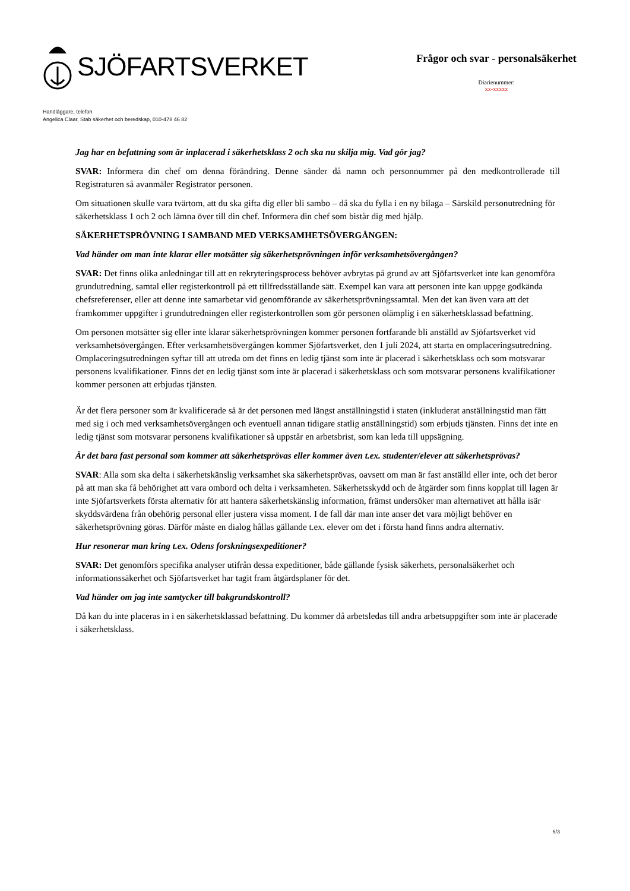SJÖFARTSVERKET
Frågor och svar - personalsäkerhet
Diarienummer:
xx-xxxxx
Handläggare, telefon
Angelica Claar, Stab säkerhet och beredskap, 010-478 46 82
Jag har en befattning som är inplacerad i säkerhetsklass 2 och ska nu skilja mig. Vad gör jag?
SVAR: Informera din chef om denna förändring. Denne sänder då namn och personnummer på den medkontrollerade till Registraturen så avanmäler Registrator personen.
Om situationen skulle vara tvärtom, att du ska gifta dig eller bli sambo – då ska du fylla i en ny bilaga – Särskild personutredning för säkerhetsklass 1 och 2 och lämna över till din chef. Informera din chef som bistår dig med hjälp.
SÄKERHETSPRÖVNING I SAMBAND MED VERKSAMHETSÖVERGÅNGEN:
Vad händer om man inte klarar eller motsätter sig säkerhetsprövningen inför verksamhetsövergången?
SVAR: Det finns olika anledningar till att en rekryteringsprocess behöver avbrytas på grund av att Sjöfartsverket inte kan genomföra grundutredning, samtal eller registerkontroll på ett tillfredsställande sätt. Exempel kan vara att personen inte kan uppge godkända chefsreferenser, eller att denne inte samarbetar vid genomförande av säkerhetsprövningssamtal. Men det kan även vara att det framkommer uppgifter i grundutredningen eller registerkontrollen som gör personen olämplig i en säkerhetsklassad befattning.
Om personen motsätter sig eller inte klarar säkerhetsprövningen kommer personen fortfarande bli anställd av Sjöfartsverket vid verksamhetsövergången. Efter verksamhetsövergången kommer Sjöfartsverket, den 1 juli 2024, att starta en omplaceringsutredning. Omplaceringsutredningen syftar till att utreda om det finns en ledig tjänst som inte är placerad i säkerhetsklass och som motsvarar personens kvalifikationer. Finns det en ledig tjänst som inte är placerad i säkerhetsklass och som motsvarar personens kvalifikationer kommer personen att erbjudas tjänsten.
Är det flera personer som är kvalificerade så är det personen med längst anställningstid i staten (inkluderat anställningstid man fått med sig i och med verksamhetsövergången och eventuell annan tidigare statlig anställningstid) som erbjuds tjänsten. Finns det inte en ledig tjänst som motsvarar personens kvalifikationer så uppstår en arbetsbrist, som kan leda till uppsägning.
Är det bara fast personal som kommer att säkerhetsprövas eller kommer även t.ex. studenter/elever att säkerhetsprövas?
SVAR: Alla som ska delta i säkerhetskänslig verksamhet ska säkerhetsprövas, oavsett om man är fast anställd eller inte, och det beror på att man ska få behörighet att vara ombord och delta i verksamheten. Säkerhetsskydd och de åtgärder som finns kopplat till lagen är inte Sjöfartsverkets första alternativ för att hantera säkerhetskänslig information, främst undersöker man alternativet att hålla isär skyddsvärdena från obehörig personal eller justera vissa moment. I de fall där man inte anser det vara möjligt behöver en säkerhetsprövning göras. Därför måste en dialog hållas gällande t.ex. elever om det i första hand finns andra alternativ.
Hur resonerar man kring t.ex. Odens forskningsexpeditioner?
SVAR: Det genomförs specifika analyser utifrån dessa expeditioner, både gällande fysisk säkerhets, personalsäkerhet och informationssäkerhet och Sjöfartsverket har tagit fram åtgärdsplaner för det.
Vad händer om jag inte samtycker till bakgrundskontroll?
Då kan du inte placeras in i en säkerhetsklassad befattning. Du kommer då arbetsledas till andra arbetsuppgifter som inte är placerade i säkerhetsklass.
6/3